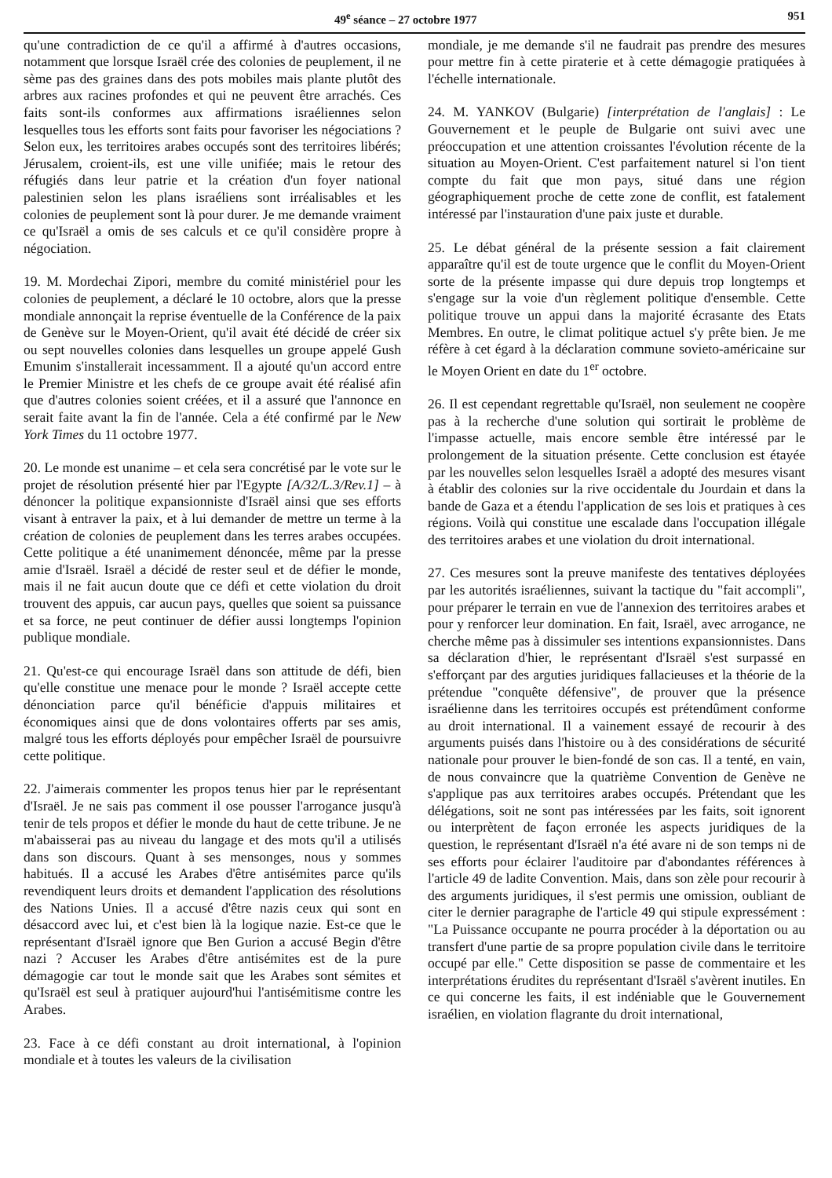49<sup>e</sup> séance – 27 octobre 1977 951
qu'une contradiction de ce qu'il a affirmé à d'autres occasions, notamment que lorsque Israël crée des colonies de peuplement, il ne sème pas des graines dans des pots mobiles mais plante plutôt des arbres aux racines profondes et qui ne peuvent être arrachés. Ces faits sont-ils conformes aux affirmations israéliennes selon lesquelles tous les efforts sont faits pour favoriser les négociations ? Selon eux, les territoires arabes occupés sont des territoires libérés; Jérusalem, croient-ils, est une ville unifiée; mais le retour des réfugiés dans leur patrie et la création d'un foyer national palestinien selon les plans israéliens sont irréalisables et les colonies de peuplement sont là pour durer. Je me demande vraiment ce qu'Israël a omis de ses calculs et ce qu'il considère propre à négociation.
19. M. Mordechai Zipori, membre du comité ministériel pour les colonies de peuplement, a déclaré le 10 octobre, alors que la presse mondiale annonçait la reprise éventuelle de la Conférence de la paix de Genève sur le Moyen-Orient, qu'il avait été décidé de créer six ou sept nouvelles colonies dans lesquelles un groupe appelé Gush Emunim s'installerait incessamment. Il a ajouté qu'un accord entre le Premier Ministre et les chefs de ce groupe avait été réalisé afin que d'autres colonies soient créées, et il a assuré que l'annonce en serait faite avant la fin de l'année. Cela a été confirmé par le New York Times du 11 octobre 1977.
20. Le monde est unanime – et cela sera concrétisé par le vote sur le projet de résolution présenté hier par l'Egypte [A/32/L.3/Rev.1] – à dénoncer la politique expansionniste d'Israël ainsi que ses efforts visant à entraver la paix, et à lui demander de mettre un terme à la création de colonies de peuplement dans les terres arabes occupées. Cette politique a été unanimement dénoncée, même par la presse amie d'Israël. Israël a décidé de rester seul et de défier le monde, mais il ne fait aucun doute que ce défi et cette violation du droit trouvent des appuis, car aucun pays, quelles que soient sa puissance et sa force, ne peut continuer de défier aussi longtemps l'opinion publique mondiale.
21. Qu'est-ce qui encourage Israël dans son attitude de défi, bien qu'elle constitue une menace pour le monde ? Israël accepte cette dénonciation parce qu'il bénéficie d'appuis militaires et économiques ainsi que de dons volontaires offerts par ses amis, malgré tous les efforts déployés pour empêcher Israël de poursuivre cette politique.
22. J'aimerais commenter les propos tenus hier par le représentant d'Israël. Je ne sais pas comment il ose pousser l'arrogance jusqu'à tenir de tels propos et défier le monde du haut de cette tribune. Je ne m'abaisserai pas au niveau du langage et des mots qu'il a utilisés dans son discours. Quant à ses mensonges, nous y sommes habitués. Il a accusé les Arabes d'être antisémites parce qu'ils revendiquent leurs droits et demandent l'application des résolutions des Nations Unies. Il a accusé d'être nazis ceux qui sont en désaccord avec lui, et c'est bien là la logique nazie. Est-ce que le représentant d'Israël ignore que Ben Gurion a accusé Begin d'être nazi ? Accuser les Arabes d'être antisémites est de la pure démagogie car tout le monde sait que les Arabes sont sémites et qu'Israël est seul à pratiquer aujourd'hui l'antisémitisme contre les Arabes.
23. Face à ce défi constant au droit international, à l'opinion mondiale et à toutes les valeurs de la civilisation
mondiale, je me demande s'il ne faudrait pas prendre des mesures pour mettre fin à cette piraterie et à cette démagogie pratiquées à l'échelle internationale.
24. M. YANKOV (Bulgarie) [interprétation de l'anglais] : Le Gouvernement et le peuple de Bulgarie ont suivi avec une préoccupation et une attention croissantes l'évolution récente de la situation au Moyen-Orient. C'est parfaitement naturel si l'on tient compte du fait que mon pays, situé dans une région géographiquement proche de cette zone de conflit, est fatalement intéressé par l'instauration d'une paix juste et durable.
25. Le débat général de la présente session a fait clairement apparaître qu'il est de toute urgence que le conflit du Moyen-Orient sorte de la présente impasse qui dure depuis trop longtemps et s'engage sur la voie d'un règlement politique d'ensemble. Cette politique trouve un appui dans la majorité écrasante des Etats Membres. En outre, le climat politique actuel s'y prête bien. Je me réfère à cet égard à la déclaration commune sovieto-américaine sur le Moyen Orient en date du 1<sup>er</sup> octobre.
26. Il est cependant regrettable qu'Israël, non seulement ne coopère pas à la recherche d'une solution qui sortirait le problème de l'impasse actuelle, mais encore semble être intéressé par le prolongement de la situation présente. Cette conclusion est étayée par les nouvelles selon lesquelles Israël a adopté des mesures visant à établir des colonies sur la rive occidentale du Jourdain et dans la bande de Gaza et a étendu l'application de ses lois et pratiques à ces régions. Voilà qui constitue une escalade dans l'occupation illégale des territoires arabes et une violation du droit international.
27. Ces mesures sont la preuve manifeste des tentatives déployées par les autorités israéliennes, suivant la tactique du "fait accompli", pour préparer le terrain en vue de l'annexion des territoires arabes et pour y renforcer leur domination. En fait, Israël, avec arrogance, ne cherche même pas à dissimuler ses intentions expansionnistes. Dans sa déclaration d'hier, le représentant d'Israël s'est surpassé en s'efforçant par des arguties juridiques fallacieuses et la théorie de la prétendue "conquête défensive", de prouver que la présence israélienne dans les territoires occupés est prétendûment conforme au droit international. Il a vainement essayé de recourir à des arguments puisés dans l'histoire ou à des considérations de sécurité nationale pour prouver le bien-fondé de son cas. Il a tenté, en vain, de nous convaincre que la quatrième Convention de Genève ne s'applique pas aux territoires arabes occupés. Prétendant que les délégations, soit ne sont pas intéressées par les faits, soit ignorent ou interprètent de façon erronée les aspects juridiques de la question, le représentant d'Israël n'a été avare ni de son temps ni de ses efforts pour éclairer l'auditoire par d'abondantes références à l'article 49 de ladite Convention. Mais, dans son zèle pour recourir à des arguments juridiques, il s'est permis une omission, oubliant de citer le dernier paragraphe de l'article 49 qui stipule expressément : "La Puissance occupante ne pourra procéder à la déportation ou au transfert d'une partie de sa propre population civile dans le territoire occupé par elle." Cette disposition se passe de commentaire et les interprétations érudites du représentant d'Israël s'avèrent inutiles. En ce qui concerne les faits, il est indéniable que le Gouvernement israélien, en violation flagrante du droit international,